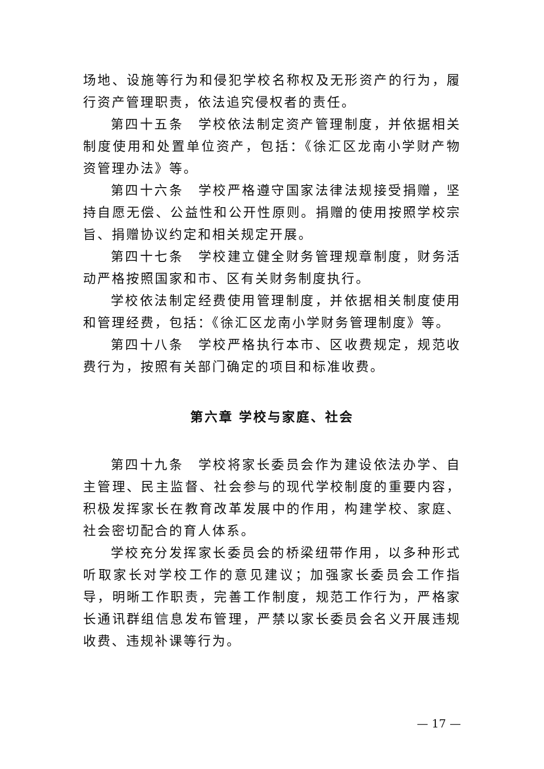场地、设施等行为和侵犯学校名称权及无形资产的行为，履行资产管理职责，依法追究侵权者的责任。
第四十五条　学校依法制定资产管理制度，并依据相关制度使用和处置单位资产，包括：《徐汇区龙南小学财产物资管理办法》等。
第四十六条　学校严格遵守国家法律法规接受捐赠，坚持自愿无偿、公益性和公开性原则。捐赠的使用按照学校宗旨、捐赠协议约定和相关规定开展。
第四十七条　学校建立健全财务管理规章制度，财务活动严格按照国家和市、区有关财务制度执行。
学校依法制定经费使用管理制度，并依据相关制度使用和管理经费，包括：《徐汇区龙南小学财务管理制度》等。
第四十八条　学校严格执行本市、区收费规定，规范收费行为，按照有关部门确定的项目和标准收费。
第六章 学校与家庭、社会
第四十九条　学校将家长委员会作为建设依法办学、自主管理、民主监督、社会参与的现代学校制度的重要内容，积极发挥家长在教育改革发展中的作用，构建学校、家庭、社会密切配合的育人体系。
学校充分发挥家长委员会的桥梁纽带作用，以多种形式听取家长对学校工作的意见建议；加强家长委员会工作指导，明晰工作职责，完善工作制度，规范工作行为，严格家长通讯群组信息发布管理，严禁以家长委员会名义开展违规收费、违规补课等行为。
— 17 —